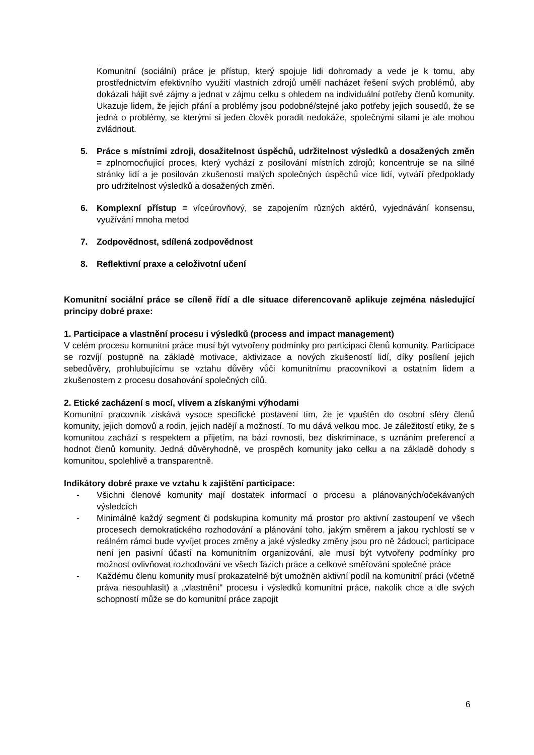Komunitní (sociální) práce je přístup, který spojuje lidi dohromady a vede je k tomu, aby prostřednictvím efektivního využití vlastních zdrojů uměli nacházet řešení svých problémů, aby dokázali hájit své zájmy a jednat v zájmu celku s ohledem na individuální potřeby členů komunity. Ukazuje lidem, že jejich přání a problémy jsou podobné/stejné jako potřeby jejich sousedů, že se jedná o problémy, se kterými si jeden člověk poradit nedokáže, společnými silami je ale mohou zvládnout.
5. Práce s místními zdroji, dosažitelnost úspěchů, udržitelnost výsledků a dosažených změn = zplnomocňující proces, který vychází z posilování místních zdrojů; koncentruje se na silné stránky lidí a je posilován zkušeností malých společných úspěchů více lidí, vytváří předpoklady pro udržitelnost výsledků a dosažených změn.
6. Komplexní přístup = víceúrovňový, se zapojením různých aktérů, vyjednávání konsensu, využívání mnoha metod
7. Zodpovědnost, sdílená zodpovědnost
8. Reflektivní praxe a celoživotní učení
Komunitní sociální práce se cíleně řídí a dle situace diferencovaně aplikuje zejména následující principy dobré praxe:
1. Participace a vlastnění procesu i výsledků (process and impact management)
V celém procesu komunitní práce musí být vytvořeny podmínky pro participaci členů komunity. Participace se rozvíjí postupně na základě motivace, aktivizace a nových zkušeností lidí, díky posílení jejich sebedůvěry, prohlubujícímu se vztahu důvěry vůči komunitnímu pracovníkovi a ostatním lidem a zkušenostem z procesu dosahování společných cílů.
2. Etické zacházení s mocí, vlivem a získanými výhodami
Komunitní pracovník získává vysoce specifické postavení tím, že je vpuštěn do osobní sféry členů komunity, jejich domovů a rodin, jejich nadějí a možností. To mu dává velkou moc. Je záležitostí etiky, že s komunitou zachází s respektem a přijetím, na bázi rovnosti, bez diskriminace, s uznáním preferencí a hodnot členů komunity. Jedná důvěryhodně, ve prospěch komunity jako celku a na základě dohody s komunitou, spolehlivě a transparentně.
Indikátory dobré praxe ve vztahu k zajištění participace:
- Všichni členové komunity mají dostatek informací o procesu a plánovaných/očekávaných výsledcích
- Minimálně každý segment či podskupina komunity má prostor pro aktivní zastoupení ve všech procesech demokratického rozhodování a plánování toho, jakým směrem a jakou rychlostí se v reálném rámci bude vyvíjet proces změny a jaké výsledky změny jsou pro ně žádoucí; participace není jen pasivní účastí na komunitním organizování, ale musí být vytvořeny podmínky pro možnost ovlivňovat rozhodování ve všech fázích práce a celkové směřování společné práce
- Každému členu komunity musí prokazatelně být umožněn aktivní podíl na komunitní práci (včetně práva nesouhlasit) a „vlastnění“ procesu i výsledků komunitní práce, nakolik chce a dle svých schopností může se do komunitní práce zapojit
6